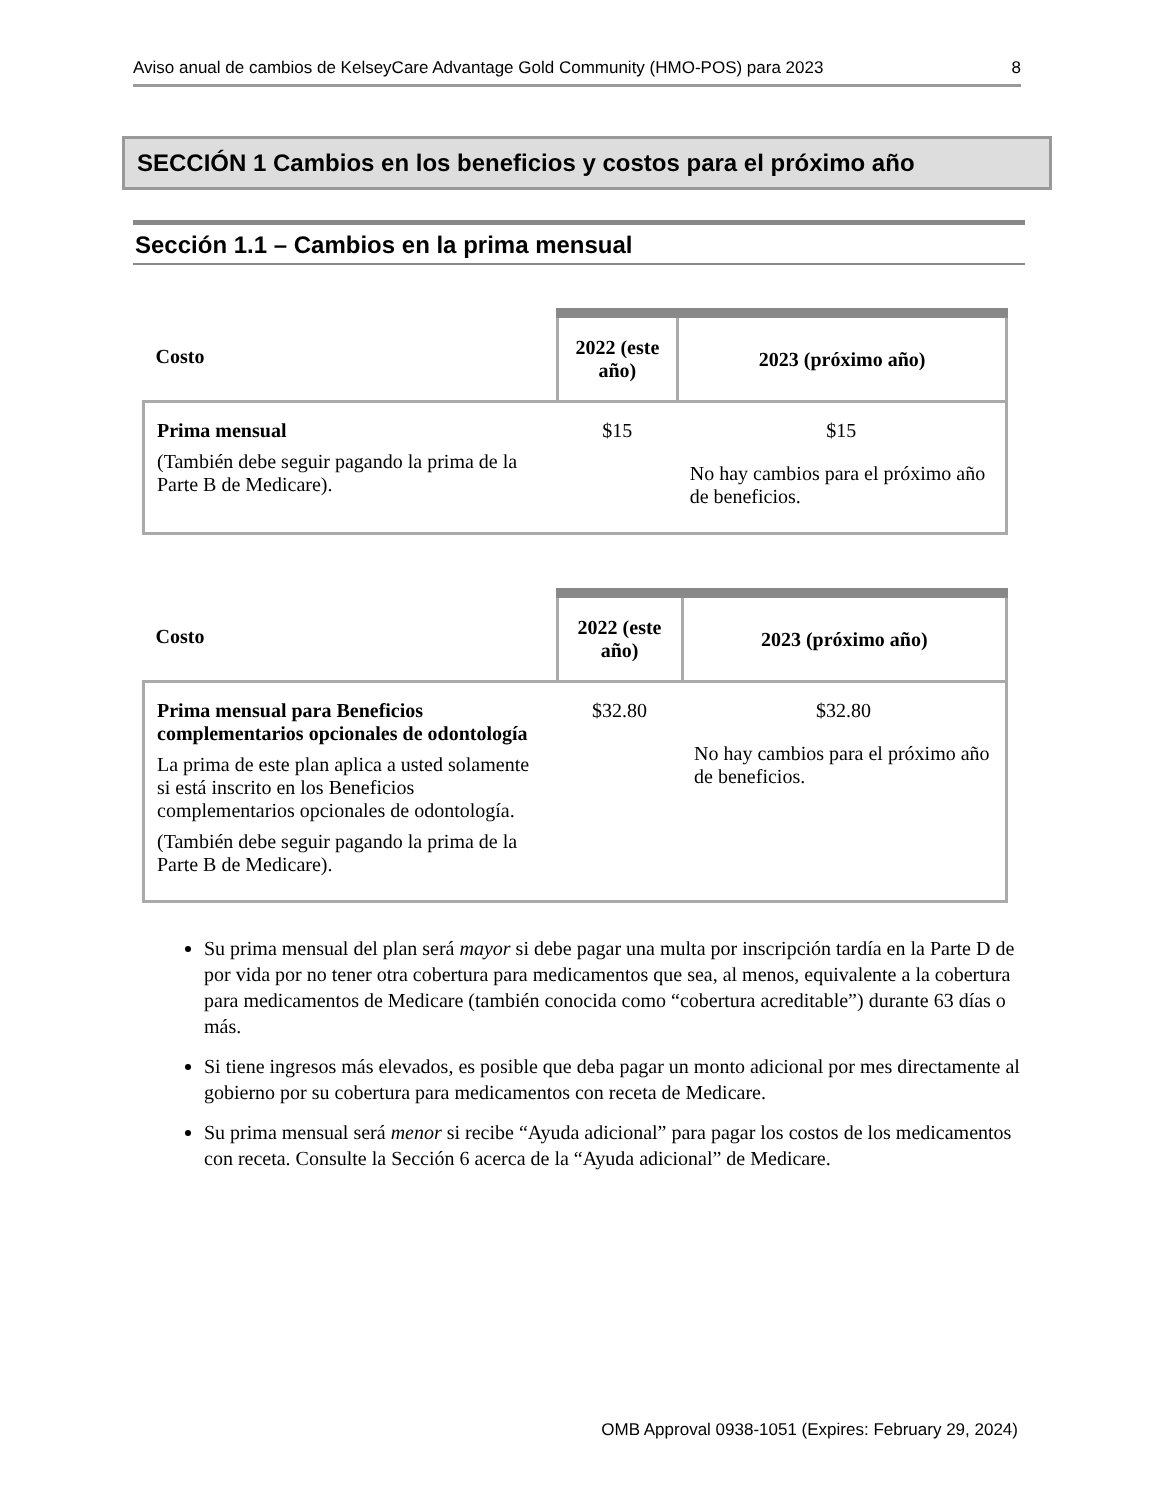Aviso anual de cambios de KelseyCare Advantage Gold Community (HMO-POS) para 2023 8
SECCIÓN 1 Cambios en los beneficios y costos para el próximo año
Sección 1.1 – Cambios en la prima mensual
| Costo | 2022 (este año) | 2023 (próximo año) |
| --- | --- | --- |
| Prima mensual (También debe seguir pagando la prima de la Parte B de Medicare). | $15 | $15 No hay cambios para el próximo año de beneficios. |
| Costo | 2022 (este año) | 2023 (próximo año) |
| --- | --- | --- |
| Prima mensual para Beneficios complementarios opcionales de odontología La prima de este plan aplica a usted solamente si está inscrito en los Beneficios complementarios opcionales de odontología. (También debe seguir pagando la prima de la Parte B de Medicare). | $32.80 | $32.80 No hay cambios para el próximo año de beneficios. |
Su prima mensual del plan será mayor si debe pagar una multa por inscripción tardía en la Parte D de por vida por no tener otra cobertura para medicamentos que sea, al menos, equivalente a la cobertura para medicamentos de Medicare (también conocida como “cobertura acreditable”) durante 63 días o más.
Si tiene ingresos más elevados, es posible que deba pagar un monto adicional por mes directamente al gobierno por su cobertura para medicamentos con receta de Medicare.
Su prima mensual será menor si recibe “Ayuda adicional” para pagar los costos de los medicamentos con receta. Consulte la Sección 6 acerca de la “Ayuda adicional” de Medicare.
OMB Approval 0938-1051 (Expires: February 29, 2024)